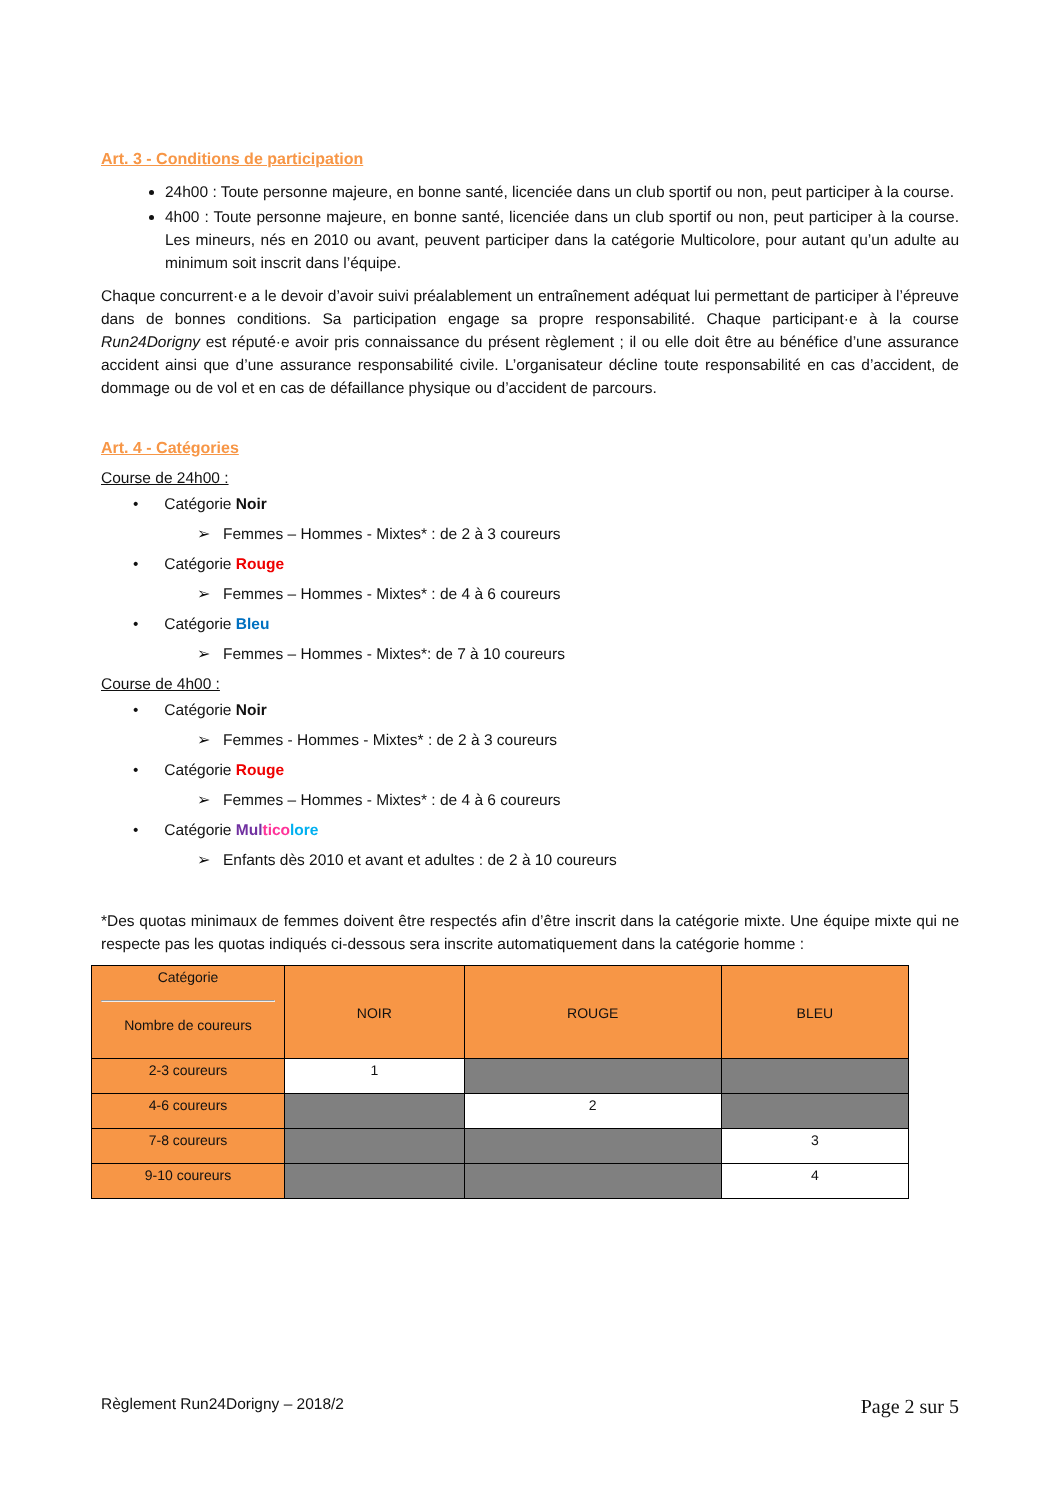Art. 3 - Conditions de participation
24h00 : Toute personne majeure, en bonne santé, licenciée dans un club sportif ou non, peut participer à la course.
4h00 : Toute personne majeure, en bonne santé, licenciée dans un club sportif ou non, peut participer à la course. Les mineurs, nés en 2010 ou avant, peuvent participer dans la catégorie Multicolore, pour autant qu’un adulte au minimum soit inscrit dans l’équipe.
Chaque concurrent·e a le devoir d’avoir suivi préalablement un entraînement adéquat lui permettant de participer à l’épreuve dans de bonnes conditions. Sa participation engage sa propre responsabilité. Chaque participant·e à la course Run24Dorigny est réputé·e avoir pris connaissance du présent règlement ; il ou elle doit être au bénéfice d’une assurance accident ainsi que d’une assurance responsabilité civile. L’organisateur décline toute responsabilité en cas d’accident, de dommage ou de vol et en cas de défaillance physique ou d’accident de parcours.
Art. 4 - Catégories
Course de 24h00 :
• Catégorie Noir
➢ Femmes – Hommes - Mixtes* : de 2 à 3 coureurs
• Catégorie Rouge
➢ Femmes – Hommes - Mixtes* : de 4 à 6 coureurs
• Catégorie Bleu
➢ Femmes – Hommes - Mixtes*: de 7 à 10 coureurs
Course de 4h00 :
• Catégorie Noir
➢ Femmes - Hommes - Mixtes* : de 2 à 3 coureurs
• Catégorie Rouge
➢ Femmes – Hommes - Mixtes* : de 4 à 6 coureurs
• Catégorie Mul tico lore
➢ Enfants dès 2010 et avant et adultes : de 2 à 10 coureurs
*Des quotas minimaux de femmes doivent être respectés afin d’être inscrit dans la catégorie mixte. Une équipe mixte qui ne respecte pas les quotas indiqués ci-dessous sera inscrite automatiquement dans la catégorie homme :
| Catégorie Nombre de coureurs | NOIR | ROUGE | BLEU |
| --- | --- | --- | --- |
| 2-3 coureurs | 1 | | |
| 4-6 coureurs | | 2 | |
| 7-8 coureurs | | | 3 |
| 9-10 coureurs | | | 4 |
Règlement Run24Dorigny – 2018/2 Page 2 sur 5